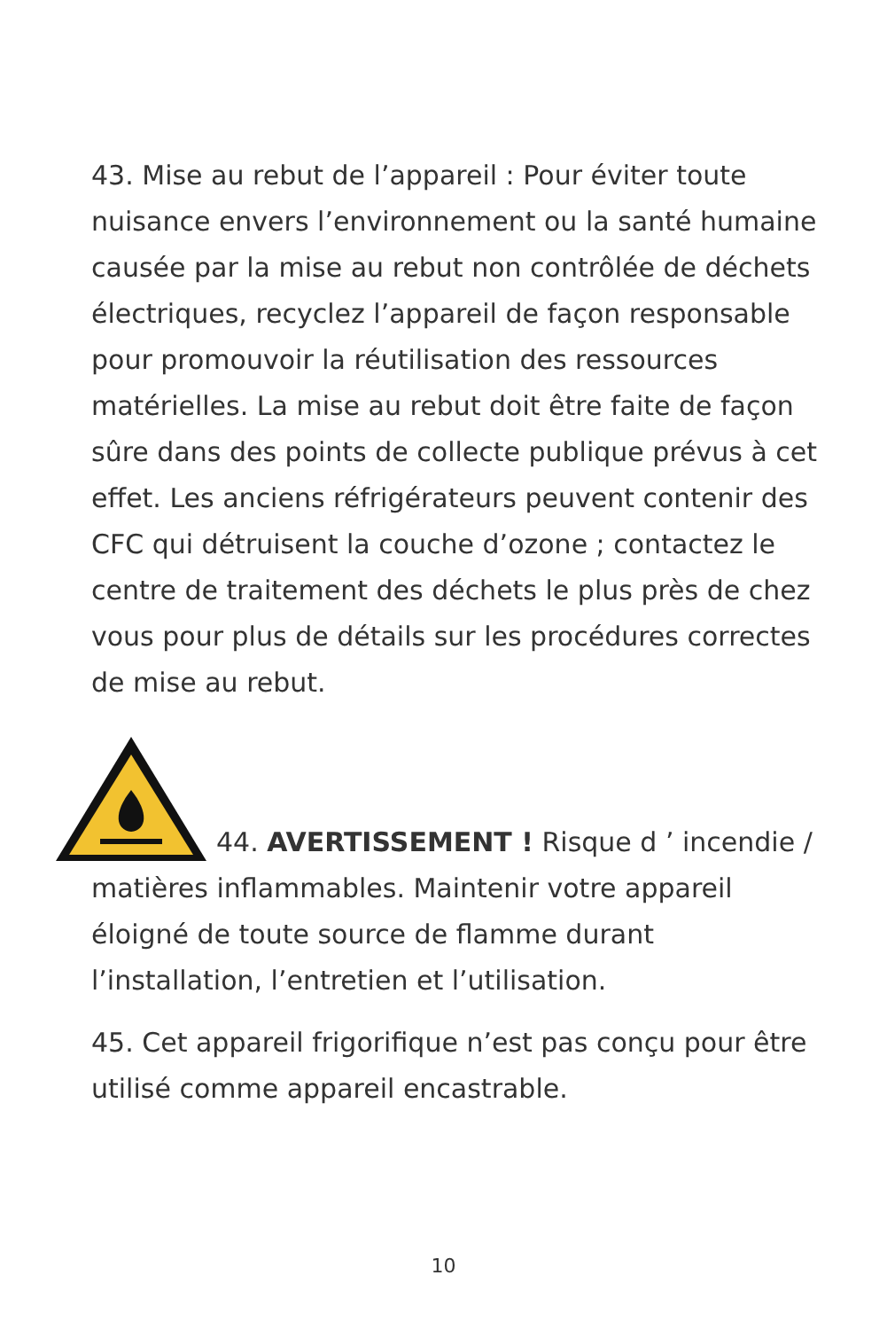43. Mise au rebut de l’appareil : Pour éviter toute nuisance envers l’environnement ou la santé humaine causée par la mise au rebut non contrôlée de déchets électriques, recyclez l’appareil de façon responsable pour promouvoir la réutilisation des ressources matérielles. La mise au rebut doit être faite de façon sûre dans des points de collecte publique prévus à cet effet. Les anciens réfrigérateurs peuvent contenir des CFC qui détruisent la couche d’ozone ; contactez le centre de traitement des déchets le plus près de chez vous pour plus de détails sur les procédures correctes de mise au rebut.
44. AVERTISSEMENT ! Risque d ’ incendie / matières inflammables. Maintenir votre appareil éloigné de toute source de flamme durant l’installation, l’entretien et l’utilisation.
45. Cet appareil frigorifique n’est pas conçu pour être utilisé comme appareil encastrable.
10